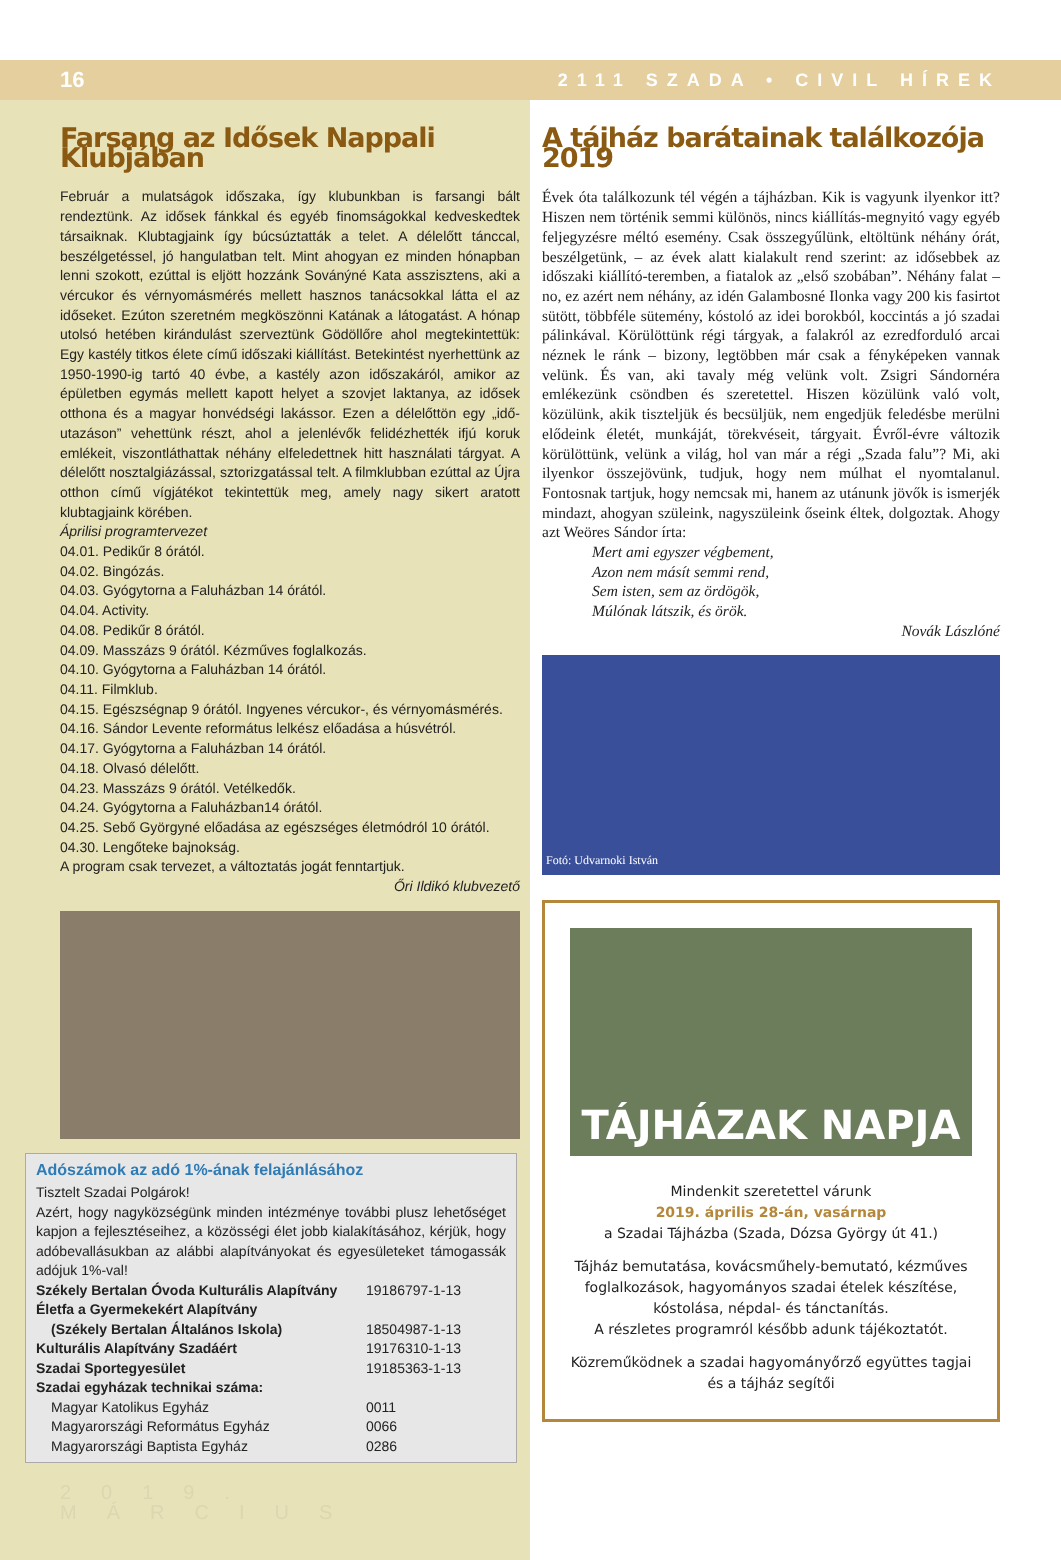16 2111 SZADA • CIVIL HÍREK
Farsang az Idősek Nappali Klubjában
Február a mulatságok időszaka, így klubunkban is farsangi bált rendeztünk. Az idősek fánkkal és egyéb finomságokkal kedveskedtek társaiknak. Klubtagjaink így búcsúztatták a telet. A délelőtt tánccal, beszélgetéssel, jó hangulatban telt. Mint ahogyan ez minden hónapban lenni szokott, ezúttal is eljött hozzánk Sovánýné Kata asszisztens, aki a vércukor és vérnyomásmérés mellett hasznos tanácsokkal látta el az időseket. Ezúton szeretném megköszönni Katának a látogatást. A hónap utolsó hetében kirándulást szerveztünk Gödöllőre ahol megtekintettük: Egy kastély titkos élete című időszaki kiállítást. Betekintést nyerhettünk az 1950-1990-ig tartó 40 évbe, a kastély azon időszakáról, amikor az épületben egymás mellett kapott helyet a szovjet laktanya, az idősek otthona és a magyar honvédségi lakássor. Ezen a délelőttön egy „idő-utazáson” vehettünk részt, ahol a jelenlévők felidézhették ifjú koruk emlékeit, viszontláthattak néhány elfeledettnek hitt használati tárgyat. A délelőtt nosztalgiázással, sztorizgatással telt. A filmklubban ezúttal az Újra otthon című vígjátékot tekintettük meg, amely nagy sikert aratott klubtagjaink körében.
Áprilisi programtervezet
04.01. Pedikűr 8 órától.
04.02. Bingózás.
04.03. Gyógytorna a Faluházban 14 órától.
04.04. Activity.
04.08. Pedikűr 8 órától.
04.09. Masszázs 9 órától. Kézműves foglalkozás.
04.10. Gyógytorna a Faluházban 14 órától.
04.11. Filmklub.
04.15. Egészségnap 9 órától. Ingyenes vércukor-, és vérnyomásmérés.
04.16. Sándor Levente református lelkész előadása a húsvétról.
04.17. Gyógytorna a Faluházban 14 órától.
04.18. Olvasó délelőtt.
04.23. Masszázs 9 órától. Vetélkedők.
04.24. Gyógytorna a Faluházban14 órától.
04.25. Sebő Györgyné előadása az egészséges életmódról 10 órától.
04.30. Lengőteke bajnokság.
A program csak tervezet, a változtatás jogát fenntartjuk.
Őri Ildikó klubvezető
Adószámok az adó 1%-ának felajánlásához
Tisztelt Szadai Polgárok!
Azért, hogy nagyközségünk minden intézménye további plusz lehetőséget kapjon a fejlesztéseihez, a közösségi élet jobb kialakításához, kérjük, hogy adóbevallásukban az alábbi alapítványokat és egyesületeket támogassák adójuk 1%-val!
| Székely Bertalan Óvoda Kulturális Alapítvány | 19186797-1-13 |
| Életfa a Gyermekekért Alapítvány | |
| (Székely Bertalan Általános Iskola) | 18504987-1-13 |
| Kulturális Alapítvány Szadáért | 19176310-1-13 |
| Szadai Sportegyesület | 19185363-1-13 |
| Szadai egyházak technikai száma: | |
| Magyar Katolikus Egyház | 0011 |
| Magyarországi Református Egyház | 0066 |
| Magyarországi Baptista Egyház | 0286 |
2019. MÁRCIUS
A tájház barátainak találkozója 2019
Évek óta találkozunk tél végén a tájházban. Kik is vagyunk ilyenkor itt? Hiszen nem történik semmi különös, nincs kiállítás-megnyitó vagy egyéb feljegyzésre méltó esemény. Csak összegyűlünk, eltöltünk néhány órát, beszélgetünk, – az évek alatt kialakult rend szerint: az idősebbek az időszaki kiállító-teremben, a fiatalok az „első szobában”. Néhány falat – no, ez azért nem néhány, az idén Galambosné Ilonka vagy 200 kis fasirtot sütött, többféle sütemény, kóstoló az idei borokból, koccintás a jó szadai pálinkával. Körülöttünk régi tárgyak, a falakról az ezredforduló arcai néznek le ránk – bizony, legtöbben már csak a fényképeken vannak velünk. És van, aki tavaly még velünk volt. Zsigri Sándornéra emlékezünk csöndben és szeretettel. Hiszen közülünk való volt, közülünk, akik tiszteljük és becsüljük, nem engedjük feledésbe merülni elődeink életét, munkáját, törekvéseit, tárgyait. Évről-évre változik körülöttünk, velünk a világ, hol van már a régi „Szada falu”? Mi, aki ilyenkor összejövünk, tudjuk, hogy nem múlhat el nyomtalanul. Fontosnak tartjuk, hogy nemcsak mi, hanem az utánunk jövők is ismerjék mindazt, ahogyan szüleink, nagyszüleink őseink éltek, dolgoztak. Ahogy azt Weöres Sándor írta:
Mert ami egyszer végbement,
Azon nem másít semmi rend,
Sem isten, sem az ördögök,
Múlónak látszik, és örök.
Novák Lászlóné
Fotó: Udvarnoki István
TÁJHÁZAK NAPJA
Mindenkit szeretettel várunk
2019. április 28-án, vasárnap
a Szadai Tájházba (Szada, Dózsa György út 41.)
Tájház bemutatása, kovácsműhely-bemutató, kézműves foglalkozások, hagyományos szadai ételek készítése, kóstolása, népdal- és tánctanítás.
A részletes programról később adunk tájékoztatót.
Közreműködnek a szadai hagyományőrző együttes tagjai és a tájház segítői